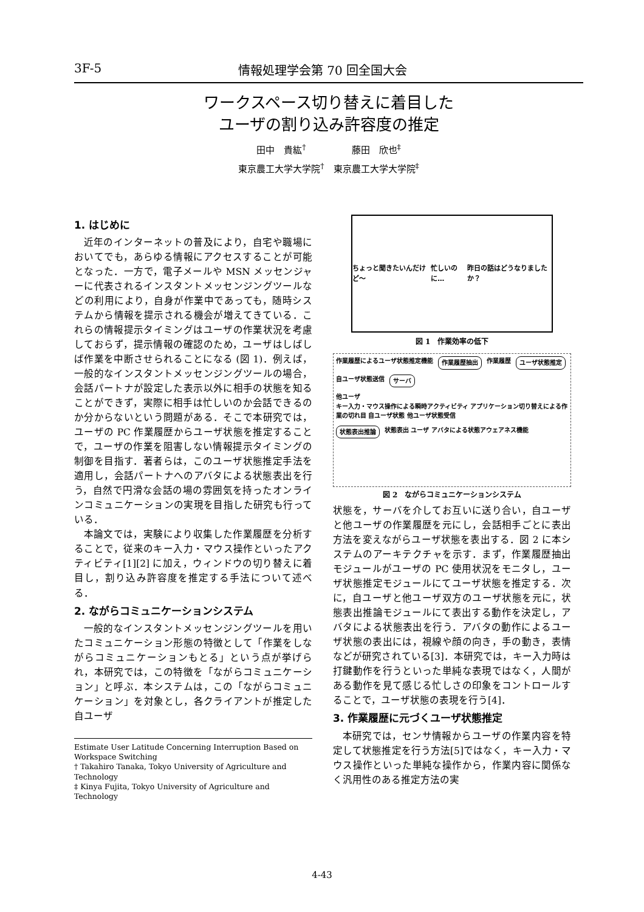3F-5 情報処理学会第 70 回全国大会
ワークスペース切り替えに着目した
ユーザの割り込み許容度の推定
田中　貴紘<sup>†</sup>　　　　　藤田　欣也<sup>‡</sup>
東京農工大学大学院<sup>†</sup>　東京農工大学大学院<sup>‡</sup>
1. はじめに
近年のインターネットの普及により，自宅や職場においてでも，あらゆる情報にアクセスすることが可能となった．一方で，電子メールや MSN メッセンジャーに代表されるインスタントメッセンジングツールなどの利用により，自身が作業中であっても，随時システムから情報を提示される機会が増えてきている．これらの情報提示タイミングはユーザの作業状況を考慮しておらず，提示情報の確認のため，ユーザはしばしば作業を中断させられることになる (図 1)．例えば，一般的なインスタントメッセンジングツールの場合，会話パートナが設定した表示以外に相手の状態を知ることができず，実際に相手は忙しいのか会話できるのか分からないという問題がある．そこで本研究では，ユーザの PC 作業履歴からユーザ状態を推定することで，ユーザの作業を阻害しない情報提示タイミングの制御を目指す．著者らは，このユーザ状態推定手法を適用し，会話パートナへのアバタによる状態表出を行う，自然で円滑な会話の場の雰囲気を持ったオンラインコミュニケーションの実現を目指した研究も行っている．
本論文では，実験により収集した作業履歴を分析することで，従来のキー入力・マウス操作といったアクティビティ[1][2] に加え，ウィンドウの切り替えに着目し，割り込み許容度を推定する手法について述べる．
2. ながらコミュニケーションシステム
一般的なインスタントメッセンジングツールを用いたコミュニケーション形態の特徴として「作業をしながらコミュニケーションもとる」という点が挙げられ，本研究では，この特徴を「ながらコミュニケーション」と呼ぶ．本システムは，この「ながらコミュニケーション」を対象とし，各クライアントが推定した自ユーザ
Estimate User Latitude Concerning Interruption Based on Workspace Switching
† Takahiro Tanaka, Tokyo University of Agriculture and Technology
‡ Kinya Fujita, Tokyo University of Agriculture and Technology
ちょっと聞きたいんだけど～ 忙しいのに… 昨日の話はどうなりましたか？
図 1　作業効率の低下
作業履歴によるユーザ状態推定機能 作業履歴抽出 作業履歴 ユーザ状態推定 自ユーザ状態送信 サーバ 他ユーザ
キー入力・マウス操作による瞬時アクティビティ アプリケーション切り替えによる作業の切れ目 自ユーザ状態 他ユーザ状態受信 状態表出推論 状態表出 ユーザ アバタによる状態アウェアネス機能
図 2　ながらコミュニケーションシステム
状態を，サーバを介してお互いに送り合い，自ユーザと他ユーザの作業履歴を元にし，会話相手ごとに表出方法を変えながらユーザ状態を表出する．図 2 に本システムのアーキテクチャを示す．まず，作業履歴抽出モジュールがユーザの PC 使用状況をモニタし，ユーザ状態推定モジュールにてユーザ状態を推定する．次に，自ユーザと他ユーザ双方のユーザ状態を元に，状態表出推論モジュールにて表出する動作を決定し，アバタによる状態表出を行う．アバタの動作によるユーザ状態の表出には，視線や顔の向き，手の動き，表情などが研究されている[3]．本研究では，キー入力時は打鍵動作を行うといった単純な表現ではなく，人間がある動作を見て感じる忙しさの印象をコントロールすることで，ユーザ状態の表現を行う[4]．
3. 作業履歴に元づくユーザ状態推定
本研究では，センサ情報からユーザの作業内容を特定して状態推定を行う方法[5]ではなく，キー入力・マウス操作といった単純な操作から，作業内容に関係なく汎用性のある推定方法の実
4-43